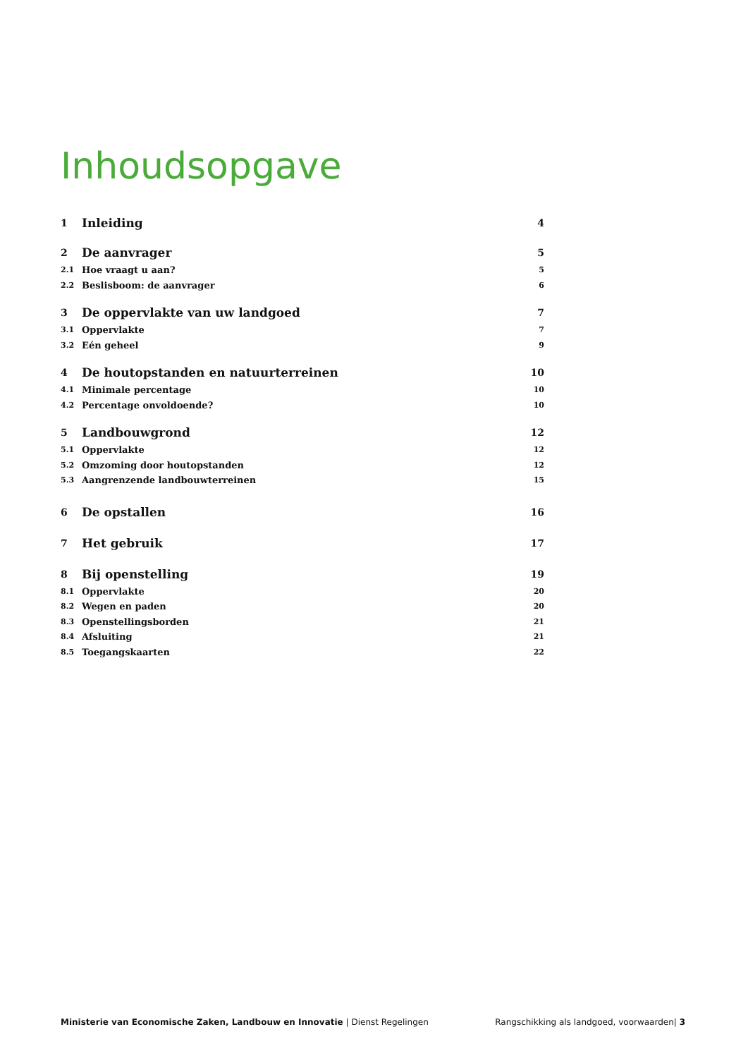Inhoudsopgave
1 Inleiding 4
2 De aanvrager 5
2.1 Hoe vraagt u aan? 5
2.2 Beslisboom: de aanvrager 6
3 De oppervlakte van uw landgoed 7
3.1 Oppervlakte 7
3.2 Eén geheel 9
4 De houtopstanden en natuurterreinen 10
4.1 Minimale percentage 10
4.2 Percentage onvoldoende? 10
5 Landbouwgrond 12
5.1 Oppervlakte 12
5.2 Omzoming door houtopstanden 12
5.3 Aangrenzende landbouwterreinen 15
6 De opstallen 16
7 Het gebruik 17
8 Bij openstelling 19
8.1 Oppervlakte 20
8.2 Wegen en paden 20
8.3 Openstellingsborden 21
8.4 Afsluiting 21
8.5 Toegangskaarten 22
Ministerie van Economische Zaken, Landbouw en Innovatie | Dienst Regelingen Rangschikking als landgoed, voorwaarden| 3